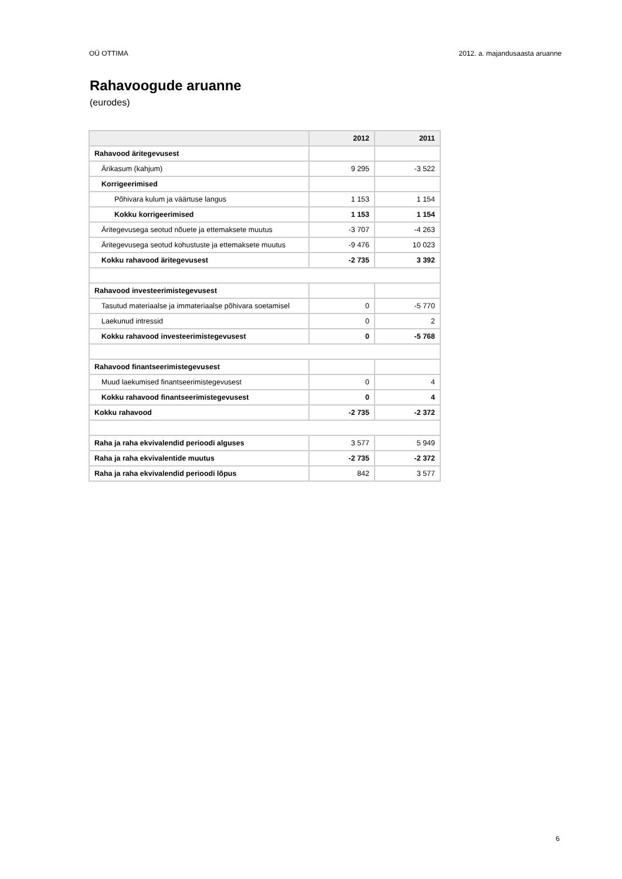OÜ OTTIMA 2012. a. majandusaasta aruanne
Rahavoogude aruanne
(eurodes)
| | 2012 | 2011 |
| --- | --- | --- |
| Rahavood äritegevusest | | |
| Ärikasum (kahjum) | 9 295 | -3 522 |
| Korrigeerimised | | |
| Põhivara kulum ja väärtuse langus | 1 153 | 1 154 |
| Kokku korrigeerimised | 1 153 | 1 154 |
| Äritegevusega seotud nõuete ja ettemaksete muutus | -3 707 | -4 263 |
| Äritegevusega seotud kohustuste ja ettemaksete muutus | -9 476 | 10 023 |
| Kokku rahavood äritegevusest | -2 735 | 3 392 |
| Rahavood investeerimistegevusest | | |
| Tasutud materiaalse ja immateriaalse põhivara soetamisel | 0 | -5 770 |
| Laekunud intressid | 0 | 2 |
| Kokku rahavood investeerimistegevusest | 0 | -5 768 |
| Rahavood finantseerimistegevusest | | |
| Muud laekumised finantseerimistegevusest | 0 | 4 |
| Kokku rahavood finantseerimistegevusest | 0 | 4 |
| Kokku rahavood | -2 735 | -2 372 |
| Raha ja raha ekvivalendid perioodi alguses | 3 577 | 5 949 |
| Raha ja raha ekvivalentide muutus | -2 735 | -2 372 |
| Raha ja raha ekvivalendid perioodi lõpus | 842 | 3 577 |
6